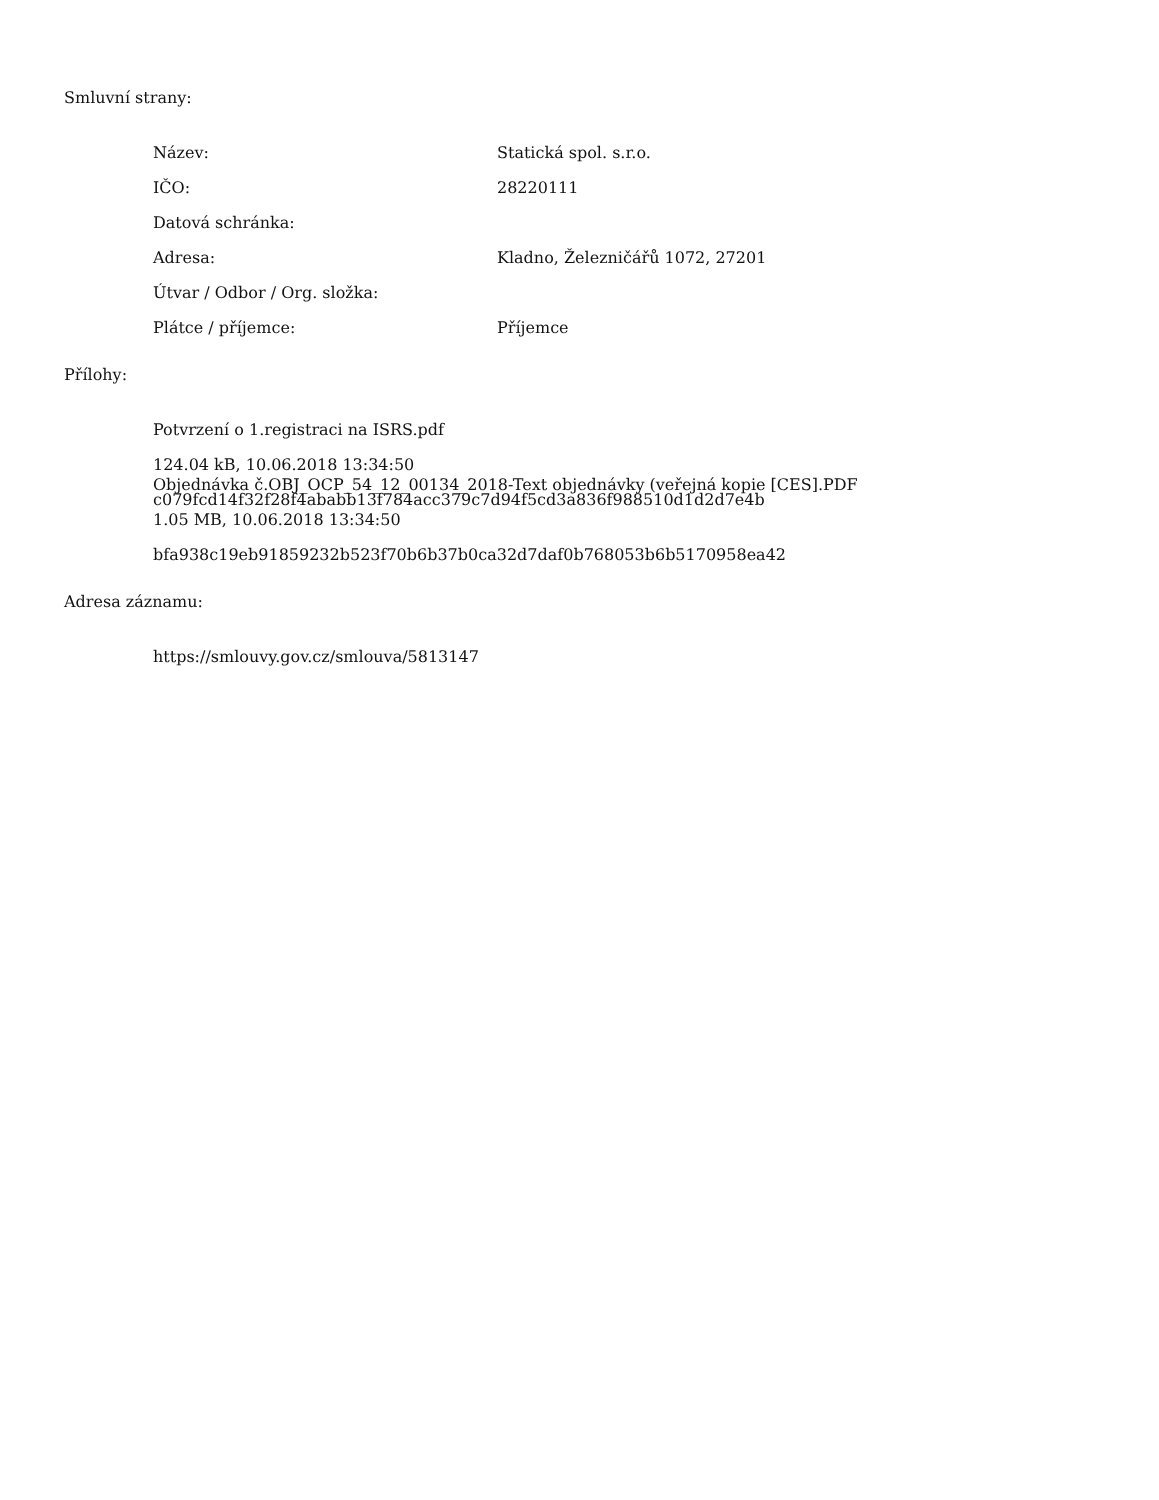Smluvní strany:
| Název: | Statická spol. s.r.o. |
| IČO: | 28220111 |
| Datová schránka: | |
| Adresa: | Kladno, Železničářů 1072, 27201 |
| Útvar / Odbor / Org. složka: | |
| Plátce / příjemce: | Příjemce |
Přílohy:
Potvrzení o 1.registraci na ISRS.pdf
124.04 kB, 10.06.2018 13:34:50
c079fcd14f32f28f4ababb13f784acc379c7d94f5cd3a836f988510d1d2d7e4b
Objednávka č.OBJ_OCP_54_12_00134_2018-Text objednávky (veřejná kopie [CES].PDF
1.05 MB, 10.06.2018 13:34:50
bfa938c19eb91859232b523f70b6b37b0ca32d7daf0b768053b6b5170958ea42
Adresa záznamu:
https://smlouvy.gov.cz/smlouva/5813147